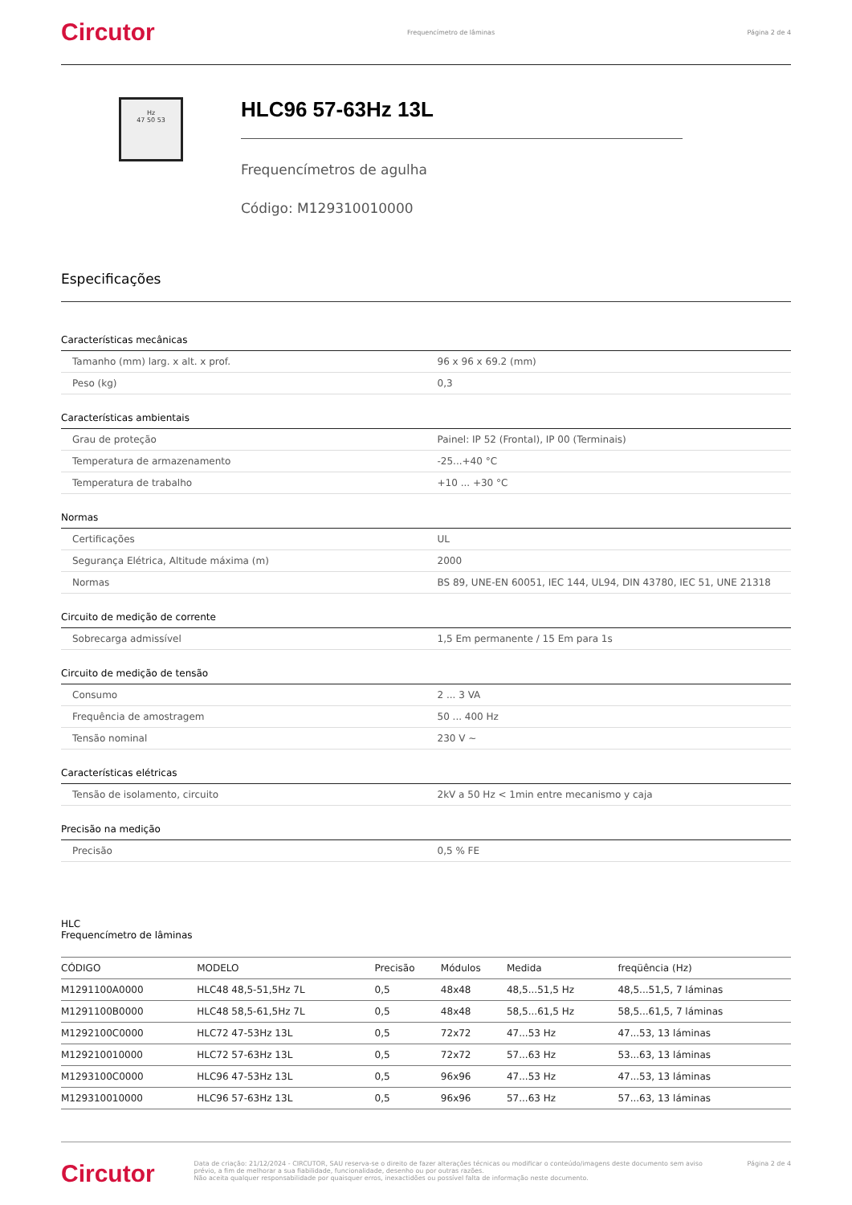Circutor Frequencímetro de lâminas Página 2 de 4
Hz
47 50 53
HLC96 57-63Hz 13L
Frequencímetros de agulha
Código: M129310010000
Especificações
| Características mecânicas | |
| --- | --- |
| Tamanho (mm) larg. x alt. x prof. | 96 x 96 x 69.2 (mm) |
| Peso (kg) | 0,3 |
| Características ambientais | |
| Grau de proteção | Painel: IP 52 (Frontal), IP 00 (Terminais) |
| Temperatura de armazenamento | -25...+40 °C |
| Temperatura de trabalho | +10 ... +30 °C |
| Normas | |
| Certificações | UL |
| Segurança Elétrica, Altitude máxima (m) | 2000 |
| Normas | BS 89, UNE-EN 60051, IEC 144, UL94, DIN 43780, IEC 51, UNE 21318 |
| Circuito de medição de corrente | |
| Sobrecarga admissível | 1,5 Em permanente / 15 Em para 1s |
| Circuito de medição de tensão | |
| Consumo | 2 ... 3 VA |
| Frequência de amostragem | 50 ... 400 Hz |
| Tensão nominal | 230 V ~ |
| Características elétricas | |
| Tensão de isolamento, circuito | 2kV a 50 Hz < 1min entre mecanismo y caja |
| Precisão na medição | |
| Precisão | 0,5 % FE |
HLC
Frequencímetro de lâminas
| CÓDIGO | MODELO | Precisão | Módulos | Medida | freqüência (Hz) |
| --- | --- | --- | --- | --- | --- |
| M1291100A0000 | HLC48 48,5-51,5Hz 7L | 0,5 | 48x48 | 48,5...51,5 Hz | 48,5...51,5, 7 láminas |
| M1291100B0000 | HLC48 58,5-61,5Hz 7L | 0,5 | 48x48 | 58,5...61,5 Hz | 58,5...61,5, 7 láminas |
| M1292100C0000 | HLC72 47-53Hz 13L | 0,5 | 72x72 | 47...53 Hz | 47...53, 13 láminas |
| M129210010000 | HLC72 57-63Hz 13L | 0,5 | 72x72 | 57...63 Hz | 53...63, 13 láminas |
| M1293100C0000 | HLC96 47-53Hz 13L | 0,5 | 96x96 | 47...53 Hz | 47...53, 13 láminas |
| M129310010000 | HLC96 57-63Hz 13L | 0,5 | 96x96 | 57...63 Hz | 57...63, 13 láminas |
Circutor Data de criação: 21/12/2024 - CIRCUTOR, SAU reserva-se o direito de fazer alterações técnicas ou modificar o conteúdo/imagens deste documento sem aviso prévio, a fim de melhorar a sua fiabilidade, funcionalidade, desenho ou por outras razões.
Não aceita qualquer responsabilidade por quaisquer erros, inexactidões ou possível falta de informação neste documento. Página 2 de 4